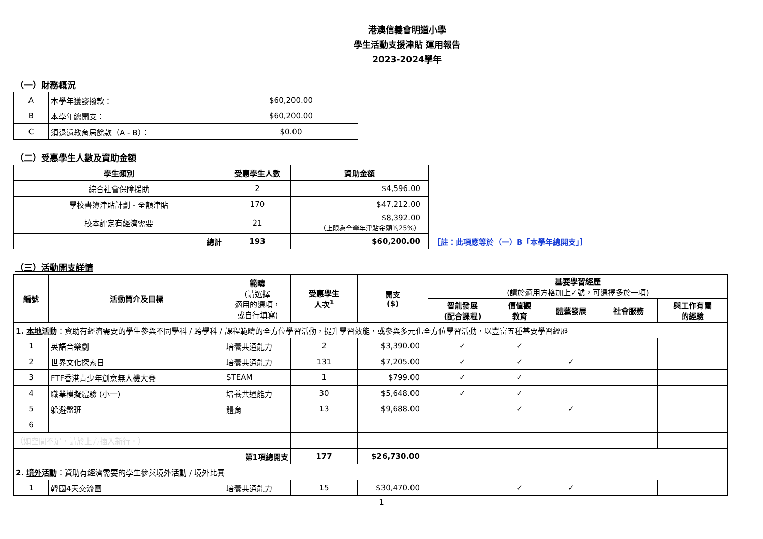港澳信義會明道小學
學生活動支援津貼 運用報告
2023-2024學年
（一）財務概況
| A | 本學年獲發撥款： | $60,200.00 |
| B | 本學年總開支： | $60,200.00 |
| C | 須退還教育局餘款（A - B）： | $0.00 |
（二）受惠學生人數及資助金額
| 學生類別 | 受惠學生 人數 | 資助金額 | |
| 綜合社會保障援助 | 2 | $4,596.00 | |
| 學校書簿津貼計劃 - 全額津貼 | 170 | $47,212.00 | |
| 校本評定有經濟需要 | 21 | $8,392.00 （上限為全學年津貼金額的25%） | |
| 總計 | 193 | $60,200.00 | ［註：此項應等於（一）B「本學年總開支」］ |
（三）活動開支詳情
| 編號 | 活動簡介及目標 | 範疇 (請選擇 適用的選項， 或自行填寫) | 受惠學生 人次<sup>1</sup> | 開支 ($) | 基要學習經歷 (請於適用方格加上✓號，可選擇多於一項) | | | | |
| --- | --- | --- | --- | --- | --- | --- | --- | --- | --- |
| | | | | | 智能發展 (配合課程) | 價值觀 教育 | 體藝發展 | 社會服務 | 與工作有關 的經驗 |
| 1. 本地 活動 ：資助有經濟需要的學生參與不同學科 / 跨學科 / 課程範疇的全方位學習活動，提升學習效能，或參與多元化全方位學習活動，以豐富五種基要學習經歷 | | | | | | | | | |
| 1 | 英語音樂劇 | 培養共通能力 | 2 | $3,390.00 | ✓ | ✓ | | | |
| 2 | 世界文化探索日 | 培養共通能力 | 131 | $7,205.00 | ✓ | ✓ | ✓ | | |
| 3 | FTF香港青少年創意無人機大賽 | STEAM | 1 | $799.00 | ✓ | ✓ | | | |
| 4 | 職業模擬體驗 (小一) | 培養共通能力 | 30 | $5,648.00 | ✓ | ✓ | | | |
| 5 | 躲避盤班 | 體育 | 13 | $9,688.00 | | ✓ | ✓ | | |
| 6 | | | | | | | | | |
| （如空間不足，請於上方插入新行。） | | | | | | | | | |
| 第1項總開支 | | | 177 | $26,730.00 | | | | | |
| 2. 境外 活動 ：資助有經濟需要的學生參與境外活動 / 境外比賽 | | | | | | | | | |
| 1 | 韓國4天交流團 | 培養共通能力 | 15 | $30,470.00 | | ✓ | ✓ | | |
1